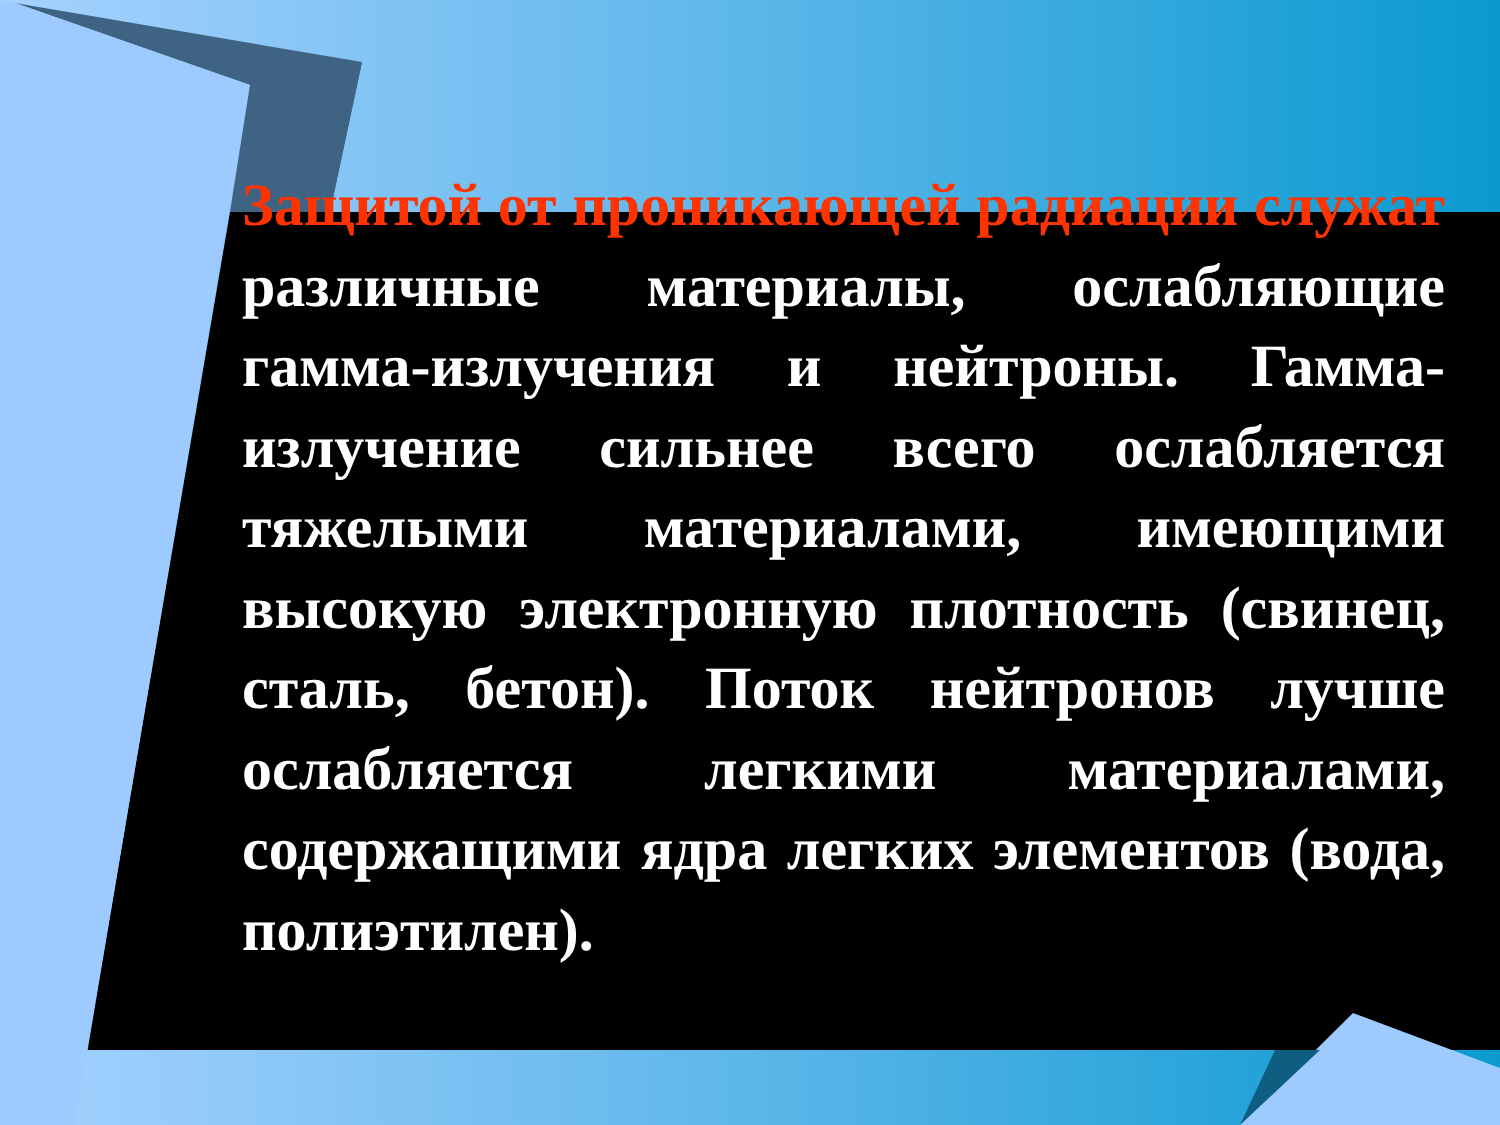Защитой от проникающей радиации служат различные материалы, ослабляющие гамма-излучения и нейтроны. Гамма-излучение сильнее всего ослабляется тяжелыми материалами, имеющими высокую электронную плотность (свинец, сталь, бетон). Поток нейтронов лучше ослабляется легкими материалами, содержащими ядра легких элементов (вода, полиэтилен).